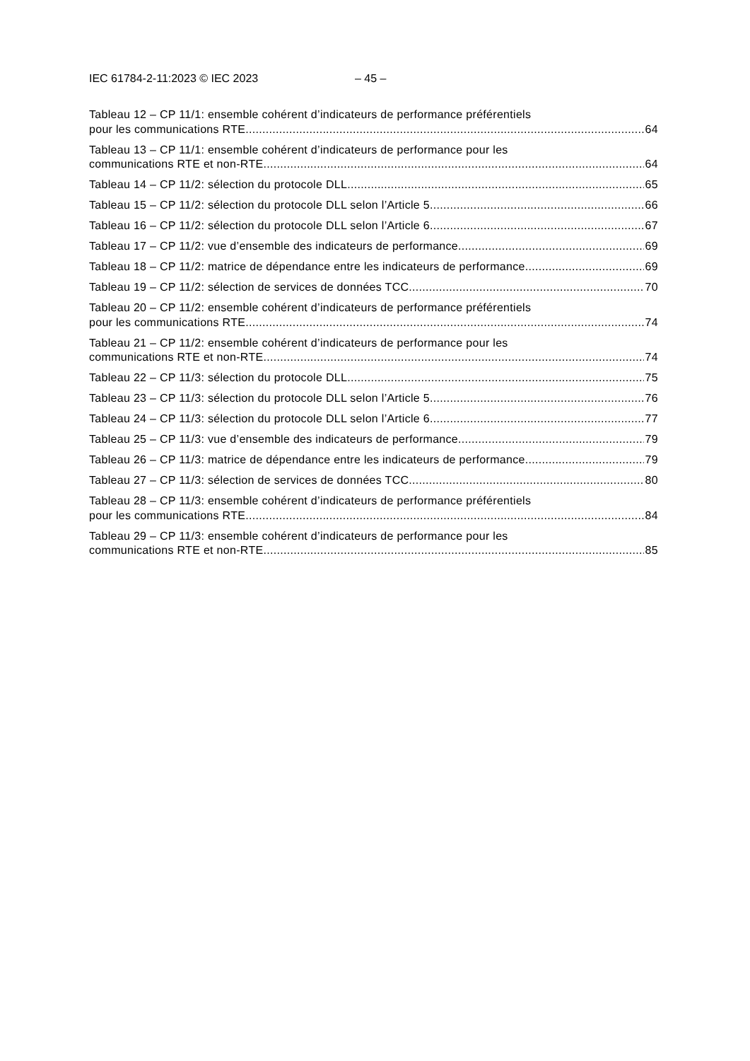IEC 61784-2-11:2023 © IEC 2023 – 45 –
Tableau 12 – CP 11/1: ensemble cohérent d’indicateurs de performance préférentiels
pour les communications RTE 64
Tableau 13 – CP 11/1: ensemble cohérent d’indicateurs de performance pour les
communications RTE et non-RTE 64
Tableau 14 – CP 11/2: sélection du protocole DLL 65
Tableau 15 – CP 11/2: sélection du protocole DLL selon l’Article 5 66
Tableau 16 – CP 11/2: sélection du protocole DLL selon l’Article 6 67
Tableau 17 – CP 11/2: vue d’ensemble des indicateurs de performance 69
Tableau 18 – CP 11/2: matrice de dépendance entre les indicateurs de performance 69
Tableau 19 – CP 11/2: sélection de services de données TCC 70
Tableau 20 – CP 11/2: ensemble cohérent d’indicateurs de performance préférentiels
pour les communications RTE 74
Tableau 21 – CP 11/2: ensemble cohérent d’indicateurs de performance pour les
communications RTE et non-RTE 74
Tableau 22 – CP 11/3: sélection du protocole DLL 75
Tableau 23 – CP 11/3: sélection du protocole DLL selon l’Article 5 76
Tableau 24 – CP 11/3: sélection du protocole DLL selon l’Article 6 77
Tableau 25 – CP 11/3: vue d’ensemble des indicateurs de performance 79
Tableau 26 – CP 11/3: matrice de dépendance entre les indicateurs de performance 79
Tableau 27 – CP 11/3: sélection de services de données TCC 80
Tableau 28 – CP 11/3: ensemble cohérent d’indicateurs de performance préférentiels
pour les communications RTE 84
Tableau 29 – CP 11/3: ensemble cohérent d’indicateurs de performance pour les
communications RTE et non-RTE 85